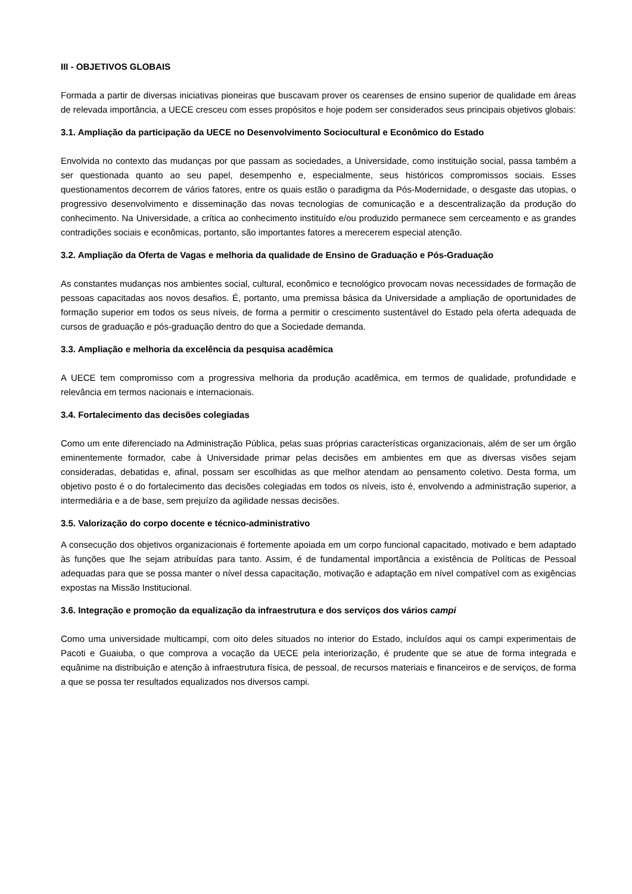III - OBJETIVOS GLOBAIS
Formada a partir de diversas iniciativas pioneiras que buscavam prover os cearenses de ensino superior de qualidade em áreas de relevada importância, a UECE cresceu com esses propósitos e hoje podem ser considerados seus principais objetivos globais:
3.1. Ampliação da participação da UECE no Desenvolvimento Sociocultural e Econômico do Estado
Envolvida no contexto das mudanças por que passam as sociedades, a Universidade, como instituição social, passa também a ser questionada quanto ao seu papel, desempenho e, especialmente, seus históricos compromissos sociais. Esses questionamentos decorrem de vários fatores, entre os quais estão o paradigma da Pós-Modernidade, o desgaste das utopias, o progressivo desenvolvimento e disseminação das novas tecnologias de comunicação e a descentralização da produção do conhecimento. Na Universidade, a crítica ao conhecimento instituído e/ou produzido permanece sem cerceamento e as grandes contradições sociais e econômicas, portanto, são importantes fatores a merecerem especial atenção.
3.2. Ampliação da Oferta de Vagas e melhoria da qualidade de Ensino de Graduação e Pós-Graduação
As constantes mudanças nos ambientes social, cultural, econômico e tecnológico provocam novas necessidades de formação de pessoas capacitadas aos novos desafios. É, portanto, uma premissa básica da Universidade a ampliação de oportunidades de formação superior em todos os seus níveis, de forma a permitir o crescimento sustentável do Estado pela oferta adequada de cursos de graduação e pós-graduação dentro do que a Sociedade demanda.
3.3. Ampliação e melhoria da excelência da pesquisa acadêmica
A UECE tem compromisso com a progressiva melhoria da produção acadêmica, em termos de qualidade, profundidade e relevância em termos nacionais e internacionais.
3.4. Fortalecimento das decisões colegiadas
Como um ente diferenciado na Administração Pública, pelas suas próprias características organizacionais, além de ser um órgão eminentemente formador, cabe à Universidade primar pelas decisões em ambientes em que as diversas visões sejam consideradas, debatidas e, afinal, possam ser escolhidas as que melhor atendam ao pensamento coletivo. Desta forma, um objetivo posto é o do fortalecimento das decisões colegiadas em todos os níveis, isto é, envolvendo a administração superior, a intermediária e a de base, sem prejuízo da agilidade nessas decisões.
3.5. Valorização do corpo docente e técnico-administrativo
A consecução dos objetivos organizacionais é fortemente apoiada em um corpo funcional capacitado, motivado e bem adaptado às funções que lhe sejam atribuídas para tanto. Assim, é de fundamental importância a existência de Políticas de Pessoal adequadas para que se possa manter o nível dessa capacitação, motivação e adaptação em nível compatível com as exigências expostas na Missão Institucional.
3.6. Integração e promoção da equalização da infraestrutura e dos serviços dos vários campi
Como uma universidade multicampi, com oito deles situados no interior do Estado, incluídos aqui os campi experimentais de Pacoti e Guaiuba, o que comprova a vocação da UECE pela interiorização, é prudente que se atue de forma integrada e equânime na distribuição e atenção à infraestrutura física, de pessoal, de recursos materiais e financeiros e de serviços, de forma a que se possa ter resultados equalizados nos diversos campi.